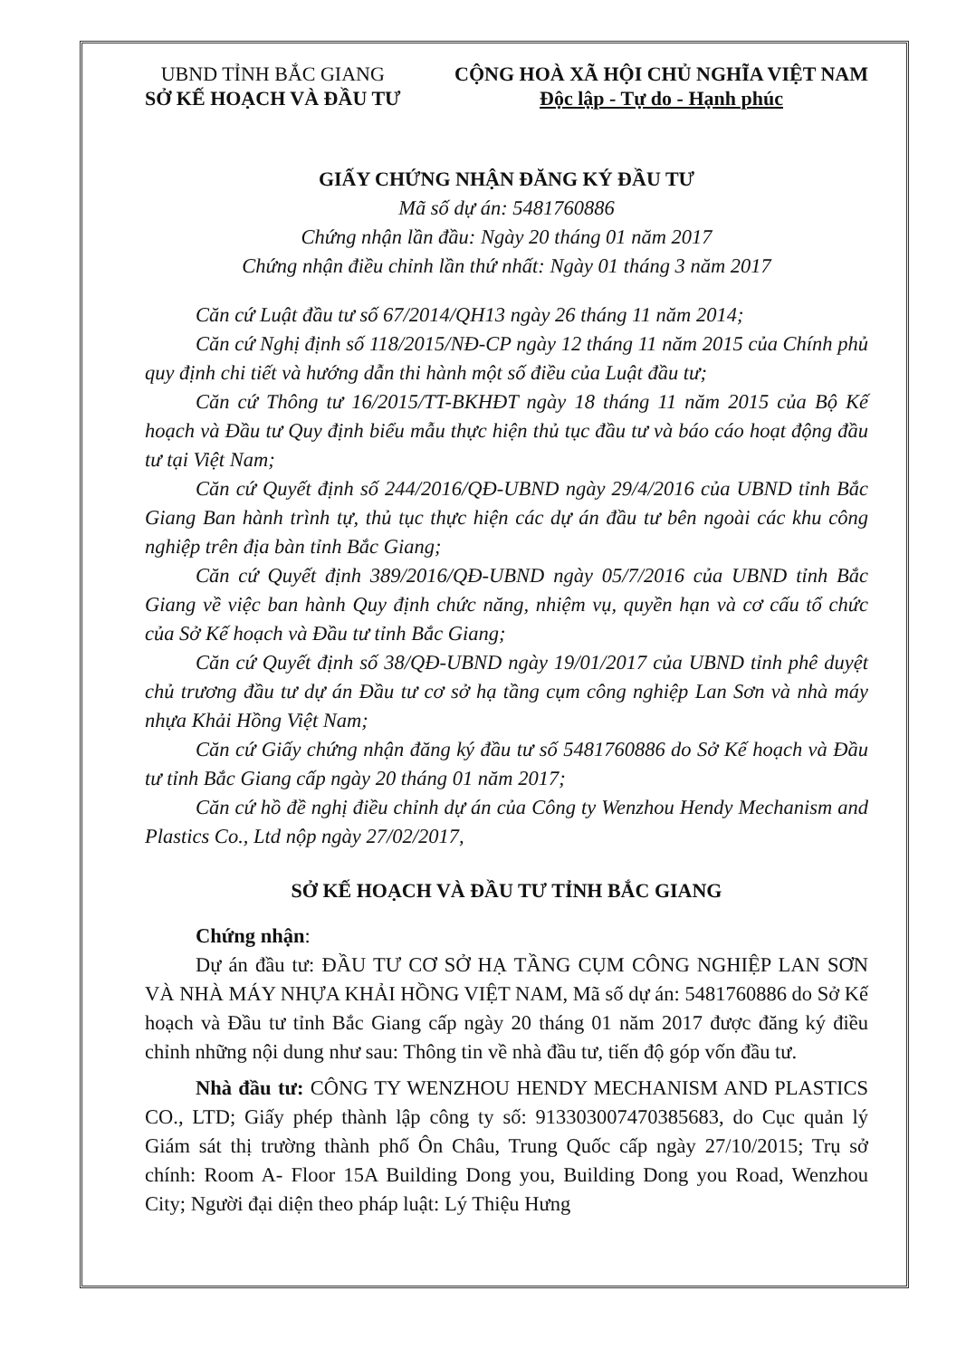UBND TỈNH BẮC GIANG
SỞ KẾ HOẠCH VÀ ĐẦU TƯ
CỘNG HOÀ XÃ HỘI CHỦ NGHĨA VIỆT NAM
Độc lập - Tự do - Hạnh phúc
GIẤY CHỨNG NHẬN ĐĂNG KÝ ĐẦU TƯ
Mã số dự án: 5481760886
Chứng nhận lần đầu: Ngày 20 tháng 01 năm 2017
Chứng nhận điều chỉnh lần thứ nhất: Ngày 01 tháng 3 năm 2017
Căn cứ Luật đầu tư số 67/2014/QH13 ngày 26 tháng 11 năm 2014;
Căn cứ Nghị định số 118/2015/NĐ-CP ngày 12 tháng 11 năm 2015 của Chính phủ quy định chi tiết và hướng dẫn thi hành một số điều của Luật đầu tư;
Căn cứ Thông tư 16/2015/TT-BKHĐT ngày 18 tháng 11 năm 2015 của Bộ Kế hoạch và Đầu tư Quy định biểu mẫu thực hiện thủ tục đầu tư và báo cáo hoạt động đầu tư tại Việt Nam;
Căn cứ Quyết định số 244/2016/QĐ-UBND ngày 29/4/2016 của UBND tỉnh Bắc Giang Ban hành trình tự, thủ tục thực hiện các dự án đầu tư bên ngoài các khu công nghiệp trên địa bàn tỉnh Bắc Giang;
Căn cứ Quyết định 389/2016/QĐ-UBND ngày 05/7/2016 của UBND tỉnh Bắc Giang về việc ban hành Quy định chức năng, nhiệm vụ, quyền hạn và cơ cấu tổ chức của Sở Kế hoạch và Đầu tư tỉnh Bắc Giang;
Căn cứ Quyết định số 38/QĐ-UBND ngày 19/01/2017 của UBND tỉnh phê duyệt chủ trương đầu tư dự án Đầu tư cơ sở hạ tầng cụm công nghiệp Lan Sơn và nhà máy nhựa Khải Hồng Việt Nam;
Căn cứ Giấy chứng nhận đăng ký đầu tư số 5481760886 do Sở Kế hoạch và Đầu tư tỉnh Bắc Giang cấp ngày 20 tháng 01 năm 2017;
Căn cứ hồ đề nghị điều chỉnh dự án của Công ty Wenzhou Hendy Mechanism and Plastics Co., Ltd nộp ngày 27/02/2017,
SỞ KẾ HOẠCH VÀ ĐẦU TƯ TỈNH BẮC GIANG
Chứng nhận:
Dự án đầu tư: ĐẦU TƯ CƠ SỞ HẠ TẦNG CỤM CÔNG NGHIỆP LAN SƠN VÀ NHÀ MÁY NHỰA KHẢI HỒNG VIỆT NAM, Mã số dự án: 5481760886 do Sở Kế hoạch và Đầu tư tỉnh Bắc Giang cấp ngày 20 tháng 01 năm 2017 được đăng ký điều chỉnh những nội dung như sau: Thông tin về nhà đầu tư, tiến độ góp vốn đầu tư.
Nhà đầu tư: CÔNG TY WENZHOU HENDY MECHANISM AND PLASTICS CO., LTD; Giấy phép thành lập công ty số: 91330300747038568­3, do Cục quản lý Giám sát thị trường thành phố Ôn Châu, Trung Quốc cấp ngày 27/10/2015; Trụ sở chính: Room A- Floor 15A Building Dong you, Building Dong you Road, Wenzhou City; Người đại diện theo pháp luật: Lý Thiệu Hưng